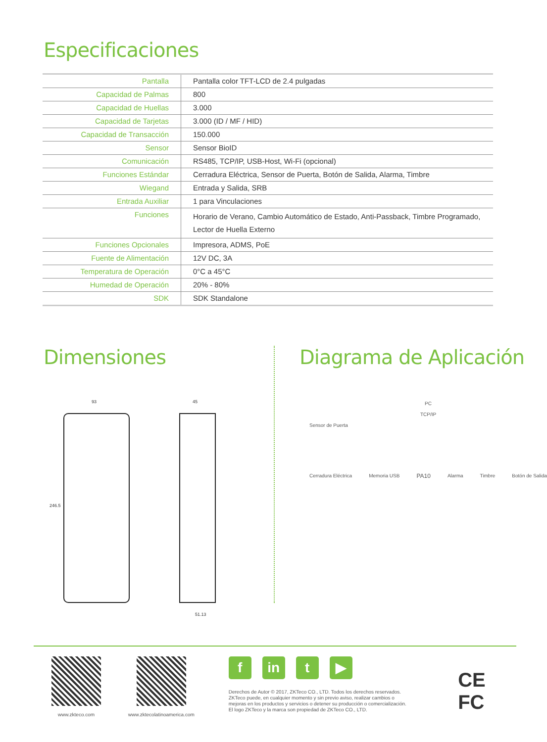Especificaciones
| Pantalla | Pantalla color TFT-LCD de 2.4 pulgadas |
| Capacidad de Palmas | 800 |
| Capacidad de Huellas | 3.000 |
| Capacidad de Tarjetas | 3.000 (ID / MF / HID) |
| Capacidad de Transacción | 150.000 |
| Sensor | Sensor BioID |
| Comunicación | RS485, TCP/IP, USB-Host, Wi-Fi (opcional) |
| Funciones Estándar | Cerradura Eléctrica, Sensor de Puerta, Botón de Salida, Alarma, Timbre |
| Wiegand | Entrada y Salida, SRB |
| Entrada Auxiliar | 1 para Vinculaciones |
| Funciones | Horario de Verano, Cambio Automático de Estado, Anti-Passback, Timbre Programado, Lector de Huella Externo |
| Funciones Opcionales | Impresora, ADMS, PoE |
| Fuente de Alimentación | 12V DC, 3A |
| Temperatura de Operación | 0°C a 45°C |
| Humedad de Operación | 20% - 80% |
| SDK | SDK Standalone |
Dimensiones
93
246.5
45
51.13
Diagrama de Aplicación
PC
TCP/IP
Sensor de Puerta
Cerradura Eléctrica Memoria USB PA10 Alarma Timbre Botón de Salida
www.zkteco.com www.zktecolatinoamerica.com
fin t ▶
Derechos de Autor © 2017, ZKTeco CO., LTD. Todos los derechos reservados.
ZKTeco puede, en cualquier momento y sin previo aviso, realizar cambios o
mejoras en los productos y servicios o detener su producción o comercialización.
El logo ZKTeco y la marca son propiedad de ZKTeco CO., LTD.
CE FC